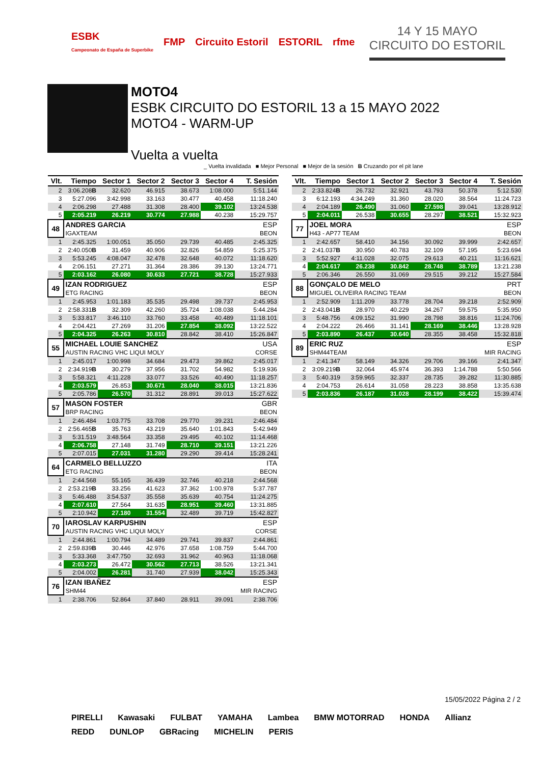ESBK
Campeonato de España de Superbike FMP Circuito Estoril ESTORIL rfme
14 Y 15 MAYO
CIRCUITO DO ESTORIL
MOTO4
ESBK CIRCUITO DO ESTORIL 13 a 15 MAYO 2022
MOTO4 - WARM-UP
Vuelta a vuelta
_ Vuelta invalidada ■ Mejor Personal ■ Mejor de la sesión B Cruzando por el pit lane
| Vlt. | Tiempo | Sector 1 | Sector 2 | Sector 3 | Sector 4 | T. Sesión |
| --- | --- | --- | --- | --- | --- | --- |
| 2 | 3:06.208 B | 32.620 | 46.915 | 38.673 | 1:08.000 | 5:51.144 |
| 3 | 5:27.096 | 3:42.998 | 33.163 | 30.477 | 40.458 | 11:18.240 |
| 4 | 2:06.298 | 27.488 | 31.308 | 28.400 | 39.102 | 13:24.538 |
| 5 | 2:05.219 | 26.219 | 30.774 | 27.988 | 40.238 | 15:29.757 |
| 48 | ANDRES GARCIA | | | | | ESP |
| | IGAXTEAM | | | | | BEON |
| 1 | 2:45.325 | 1:00.051 | 35.050 | 29.739 | 40.485 | 2:45.325 |
| 2 | 2:40.050 B | 31.459 | 40.906 | 32.826 | 54.859 | 5:25.375 |
| 3 | 5:53.245 | 4:08.047 | 32.478 | 32.648 | 40.072 | 11:18.620 |
| 4 | 2:06.151 | 27.271 | 31.364 | 28.386 | 39.130 | 13:24.771 |
| 5 | 2:03.162 | 26.080 | 30.633 | 27.721 | 38.728 | 15:27.933 |
| 49 | IZAN RODRIGUEZ | | | | | ESP |
| | ETG RACING | | | | | BEON |
| 1 | 2:45.953 | 1:01.183 | 35.535 | 29.498 | 39.737 | 2:45.953 |
| 2 | 2:58.331 B | 32.309 | 42.260 | 35.724 | 1:08.038 | 5:44.284 |
| 3 | 5:33.817 | 3:46.110 | 33.760 | 33.458 | 40.489 | 11:18.101 |
| 4 | 2:04.421 | 27.269 | 31.206 | 27.854 | 38.092 | 13:22.522 |
| 5 | 2:04.325 | 26.263 | 30.810 | 28.842 | 38.410 | 15:26.847 |
| 55 | MICHAEL LOUIE SANCHEZ | | | | | USA |
| | AUSTIN RACING VHC LIQUI MOLY | | | | | CORSE |
| 1 | 2:45.017 | 1:00.998 | 34.684 | 29.473 | 39.862 | 2:45.017 |
| 2 | 2:34.919 B | 30.279 | 37.956 | 31.702 | 54.982 | 5:19.936 |
| 3 | 5:58.321 | 4:11.228 | 33.077 | 33.526 | 40.490 | 11:18.257 |
| 4 | 2:03.579 | 26.853 | 30.671 | 28.040 | 38.015 | 13:21.836 |
| 5 | 2:05.786 | 26.570 | 31.312 | 28.891 | 39.013 | 15:27.622 |
| 57 | MASON FOSTER | | | | | GBR |
| | BRP RACING | | | | | BEON |
| 1 | 2:46.484 | 1:03.775 | 33.708 | 29.770 | 39.231 | 2:46.484 |
| 2 | 2:56.465 B | 35.763 | 43.219 | 35.640 | 1:01.843 | 5:42.949 |
| 3 | 5:31.519 | 3:48.564 | 33.358 | 29.495 | 40.102 | 11:14.468 |
| 4 | 2:06.758 | 27.148 | 31.749 | 28.710 | 39.151 | 13:21.226 |
| 5 | 2:07.015 | 27.031 | 31.280 | 29.290 | 39.414 | 15:28.241 |
| 64 | CARMELO BELLUZZO | | | | | ITA |
| | ETG RACING | | | | | BEON |
| 1 | 2:44.568 | 55.165 | 36.439 | 32.746 | 40.218 | 2:44.568 |
| 2 | 2:53.219 B | 33.256 | 41.623 | 37.362 | 1:00.978 | 5:37.787 |
| 3 | 5:46.488 | 3:54.537 | 35.558 | 35.639 | 40.754 | 11:24.275 |
| 4 | 2:07.610 | 27.564 | 31.635 | 28.951 | 39.460 | 13:31.885 |
| 5 | 2:10.942 | 27.180 | 31.554 | 32.489 | 39.719 | 15:42.827 |
| 70 | IAROSLAV KARPUSHIN | | | | | ESP |
| | AUSTIN RACING VHC LIQUI MOLY | | | | | CORSE |
| 1 | 2:44.861 | 1:00.794 | 34.489 | 29.741 | 39.837 | 2:44.861 |
| 2 | 2:59.839 B | 30.446 | 42.976 | 37.658 | 1:08.759 | 5:44.700 |
| 3 | 5:33.368 | 3:47.750 | 32.693 | 31.962 | 40.963 | 11:18.068 |
| 4 | 2:03.273 | 26.472 | 30.562 | 27.713 | 38.526 | 13:21.341 |
| 5 | 2:04.002 | 26.281 | 31.740 | 27.939 | 38.042 | 15:25.343 |
| 76 | IZAN IBAÑEZ | | | | | ESP |
| | SHM44 | | | | | MIR RACING |
| 1 | 2:38.706 | 52.864 | 37.840 | 28.911 | 39.091 | 2:38.706 |
| Vlt. | Tiempo | Sector 1 | Sector 2 | Sector 3 | Sector 4 | T. Sesión |
| --- | --- | --- | --- | --- | --- | --- |
| 2 | 2:33.824 B | 26.732 | 32.921 | 43.793 | 50.378 | 5:12.530 |
| 3 | 6:12.193 | 4:34.249 | 31.360 | 28.020 | 38.564 | 11:24.723 |
| 4 | 2:04.189 | 26.490 | 31.060 | 27.598 | 39.041 | 13:28.912 |
| 5 | 2:04.011 | 26.538 | 30.655 | 28.297 | 38.521 | 15:32.923 |
| 77 | JOEL MORA | | | | | ESP |
| | H43 - AP77 TEAM | | | | | BEON |
| 1 | 2:42.657 | 58.410 | 34.156 | 30.092 | 39.999 | 2:42.657 |
| 2 | 2:41.037 B | 30.950 | 40.783 | 32.109 | 57.195 | 5:23.694 |
| 3 | 5:52.927 | 4:11.028 | 32.075 | 29.613 | 40.211 | 11:16.621 |
| 4 | 2:04.617 | 26.238 | 30.842 | 28.748 | 38.789 | 13:21.238 |
| 5 | 2:06.346 | 26.550 | 31.069 | 29.515 | 39.212 | 15:27.584 |
| 88 | GONÇALO DE MELO | | | | | PRT |
| | MIGUEL OLIVEIRA RACING TEAM | | | | | BEON |
| 1 | 2:52.909 | 1:11.209 | 33.778 | 28.704 | 39.218 | 2:52.909 |
| 2 | 2:43.041 B | 28.970 | 40.229 | 34.267 | 59.575 | 5:35.950 |
| 3 | 5:48.756 | 4:09.152 | 31.990 | 28.798 | 38.816 | 11:24.706 |
| 4 | 2:04.222 | 26.466 | 31.141 | 28.169 | 38.446 | 13:28.928 |
| 5 | 2:03.890 | 26.437 | 30.640 | 28.355 | 38.458 | 15:32.818 |
| 89 | ERIC RUZ | | | | | ESP |
| | SHM44TEAM | | | | | MIR RACING |
| 1 | 2:41.347 | 58.149 | 34.326 | 29.706 | 39.166 | 2:41.347 |
| 2 | 3:09.219 B | 32.064 | 45.974 | 36.393 | 1:14.788 | 5:50.566 |
| 3 | 5:40.319 | 3:59.965 | 32.337 | 28.735 | 39.282 | 11:30.885 |
| 4 | 2:04.753 | 26.614 | 31.058 | 28.223 | 38.858 | 13:35.638 |
| 5 | 2:03.836 | 26.187 | 31.028 | 28.199 | 38.422 | 15:39.474 |
15/05/2022 Página 2 / 2
PIRELLI Kawasaki FULBAT YAMAHA Lambea BMW MOTORRAD HONDA Allianz REDD DUNLOP GBRacing MICHELIN PERIS